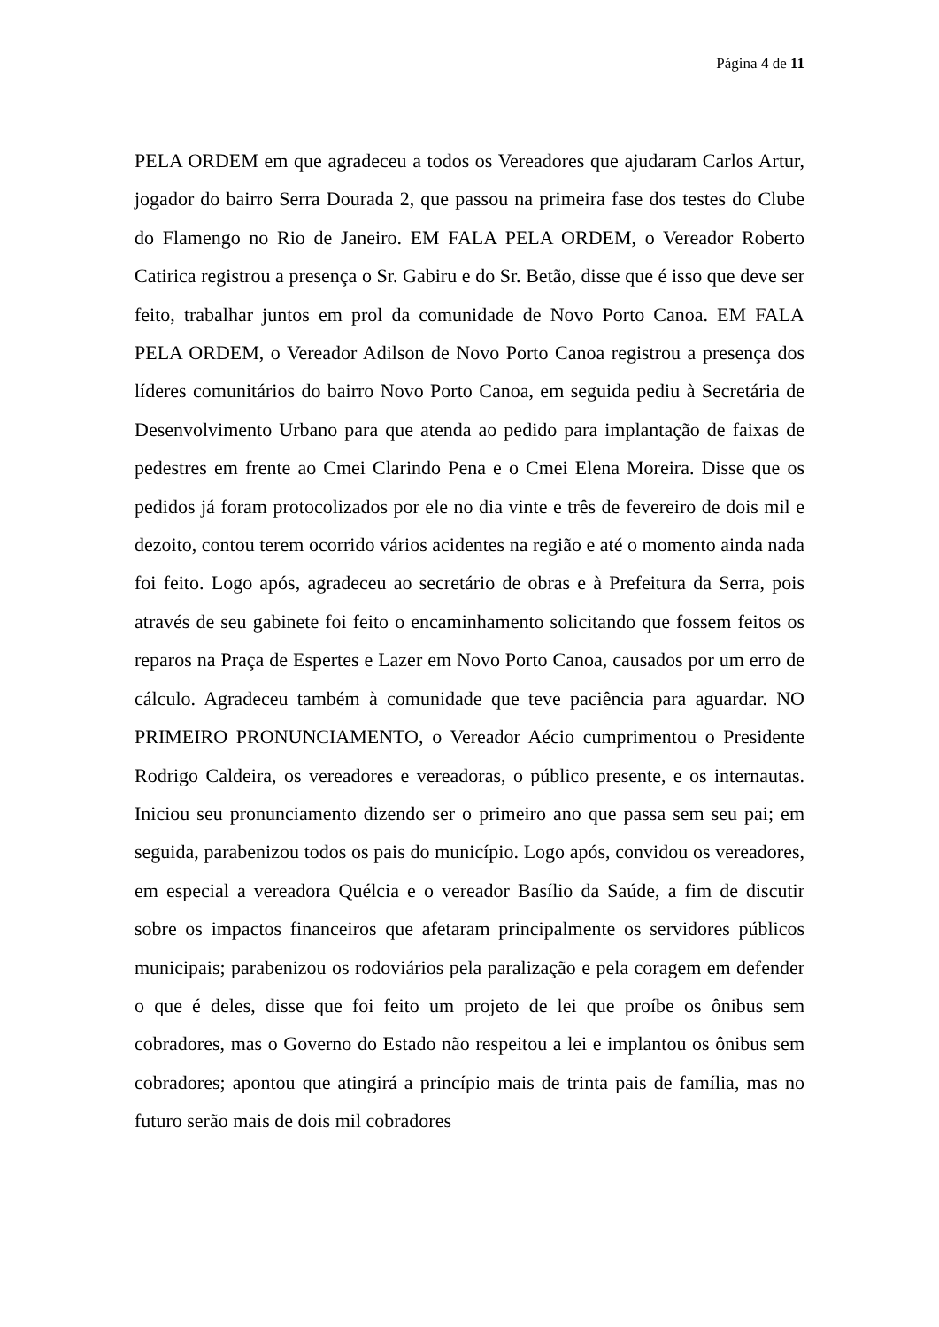Página 4 de 11
PELA ORDEM em que agradeceu a todos os Vereadores que ajudaram Carlos Artur, jogador do bairro Serra Dourada 2, que passou na primeira fase dos testes do Clube do Flamengo no Rio de Janeiro. EM FALA PELA ORDEM, o Vereador Roberto Catirica registrou a presença o Sr. Gabiru e do Sr. Betão, disse que é isso que deve ser feito, trabalhar juntos em prol da comunidade de Novo Porto Canoa. EM FALA PELA ORDEM, o Vereador Adilson de Novo Porto Canoa registrou a presença dos líderes comunitários do bairro Novo Porto Canoa, em seguida pediu à Secretária de Desenvolvimento Urbano para que atenda ao pedido para implantação de faixas de pedestres em frente ao Cmei Clarindo Pena e o Cmei Elena Moreira. Disse que os pedidos já foram protocolizados por ele no dia vinte e três de fevereiro de dois mil e dezoito, contou terem ocorrido vários acidentes na região e até o momento ainda nada foi feito. Logo após, agradeceu ao secretário de obras e à Prefeitura da Serra, pois através de seu gabinete foi feito o encaminhamento solicitando que fossem feitos os reparos na Praça de Espertes e Lazer em Novo Porto Canoa, causados por um erro de cálculo. Agradeceu também à comunidade que teve paciência para aguardar. NO PRIMEIRO PRONUNCIAMENTO, o Vereador Aécio cumprimentou o Presidente Rodrigo Caldeira, os vereadores e vereadoras, o público presente, e os internautas. Iniciou seu pronunciamento dizendo ser o primeiro ano que passa sem seu pai; em seguida, parabenizou todos os pais do município. Logo após, convidou os vereadores, em especial a vereadora Quélcia e o vereador Basílio da Saúde, a fim de discutir sobre os impactos financeiros que afetaram principalmente os servidores públicos municipais; parabenizou os rodoviários pela paralização e pela coragem em defender o que é deles, disse que foi feito um projeto de lei que proíbe os ônibus sem cobradores, mas o Governo do Estado não respeitou a lei e implantou os ônibus sem cobradores; apontou que atingirá a princípio mais de trinta pais de família, mas no futuro serão mais de dois mil cobradores